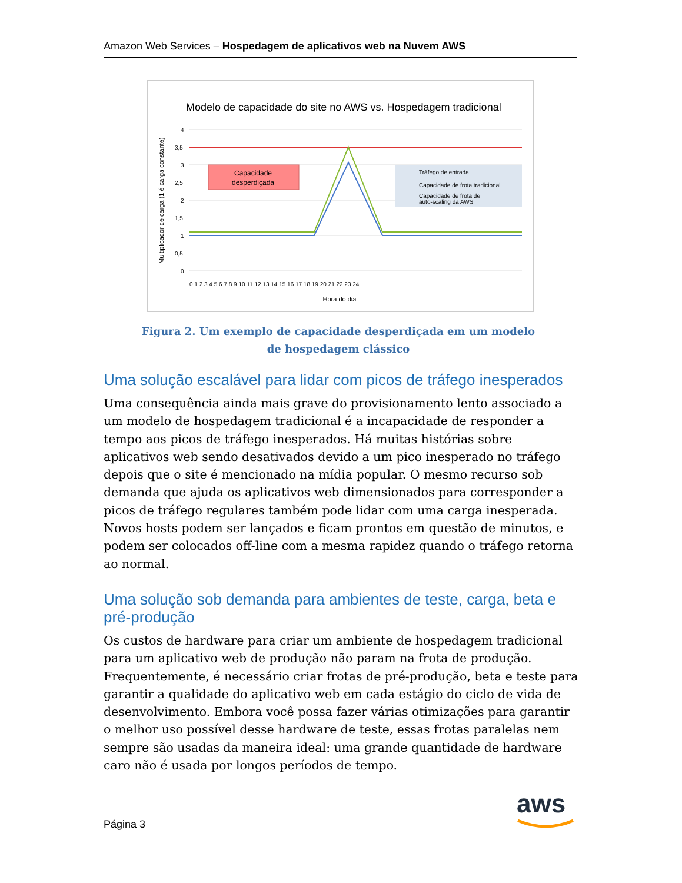Amazon Web Services – Hospedagem de aplicativos web na Nuvem AWS
Modelo de capacidade do site no AWS vs. Hospedagem tradicional
Multiplicador de carga (1 é carga constante)
4
3,5
3
2,5
2
1,5
1
0,5
0
Capacidade
desperdiçada
Tráfego de entrada
Capacidade de frota tradicional
Capacidade de frota de
auto-scaling da AWS
0 1 2 3 4 5 6 7 8 9 10 11 12 13 14 15 16 17 18 19 20 21 22 23 24
Hora do dia
Figura 2. Um exemplo de capacidade desperdiçada em um modelo
de hospedagem clássico
Uma solução escalável para lidar com picos de tráfego inesperados
Uma consequência ainda mais grave do provisionamento lento associado a um modelo de hospedagem tradicional é a incapacidade de responder a tempo aos picos de tráfego inesperados. Há muitas histórias sobre aplicativos web sendo desativados devido a um pico inesperado no tráfego depois que o site é mencionado na mídia popular. O mesmo recurso sob demanda que ajuda os aplicativos web dimensionados para corresponder a picos de tráfego regulares também pode lidar com uma carga inesperada. Novos hosts podem ser lançados e ficam prontos em questão de minutos, e podem ser colocados off-line com a mesma rapidez quando o tráfego retorna ao normal.
Uma solução sob demanda para ambientes de teste, carga, beta e pré-produção
Os custos de hardware para criar um ambiente de hospedagem tradicional para um aplicativo web de produção não param na frota de produção. Frequentemente, é necessário criar frotas de pré-produção, beta e teste para garantir a qualidade do aplicativo web em cada estágio do ciclo de vida de desenvolvimento. Embora você possa fazer várias otimizações para garantir o melhor uso possível desse hardware de teste, essas frotas paralelas nem sempre são usadas da maneira ideal: uma grande quantidade de hardware caro não é usada por longos períodos de tempo.
Página 3
aws